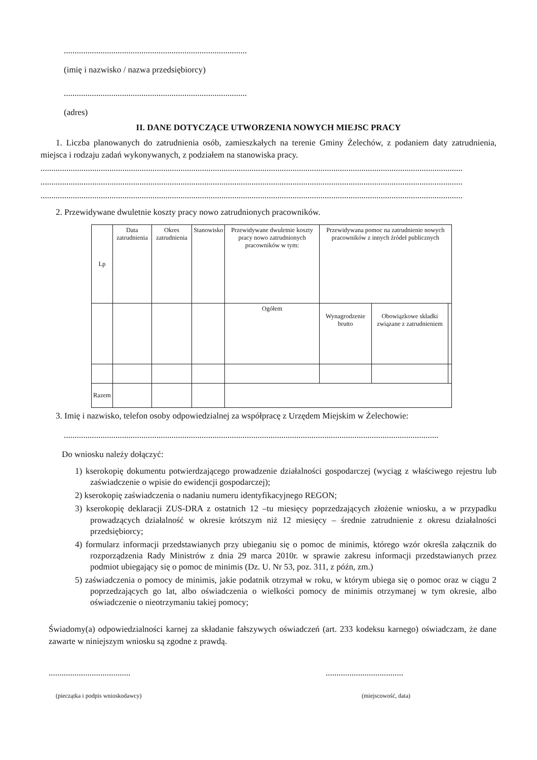.....................................................................................
(imię i nazwisko / nazwa przedsiębiorcy)
.....................................................................................
(adres)
II. DANE DOTYCZĄCE UTWORZENIA NOWYCH MIEJSC PRACY
1. Liczba planowanych do zatrudnienia osób, zamieszkałych na terenie Gminy Żelechów, z podaniem daty zatrudnienia, miejsca i rodzaju zadań wykonywanych, z podziałem na stanowiska pracy.
....................................................................................................................................................................................................
....................................................................................................................................................................................................
....................................................................................................................................................................................................
2. Przewidywane dwuletnie koszty pracy nowo zatrudnionych pracowników.
| Lp | Data zatrudnienia | Okres zatrudnienia | Stanowisko | Przewidywane dwuletnie koszty pracy nowo zatrudnionych pracowników w tym: | Przewidywana pomoc na zatrudnienie nowych pracowników z innych źródeł publicznych | | |
| --- | --- | --- | --- | --- | --- | --- | --- |
| | | | | Ogółem | Wynagrodzenie brutto | Obowiązkowe składki związane z zatrudnieniem | |
| Razem | | | | | | | |
3. Imię i nazwisko, telefon osoby odpowiedzialnej za współpracę z Urzędem Miejskim w Żelechowie:
..............................................................................................................................................................................
Do wniosku należy dołączyć:
1) kserokopię dokumentu potwierdzającego prowadzenie działalności gospodarczej (wyciąg z właściwego rejestru lub zaświadczenie o wpisie do ewidencji gospodarczej);
2) kserokopię zaświadczenia o nadaniu numeru identyfikacyjnego REGON;
3) kserokopię deklaracji ZUS-DRA z ostatnich 12 –tu miesięcy poprzedzających złożenie wniosku, a w przypadku prowadzących działalność w okresie krótszym niż 12 miesięcy – średnie zatrudnienie z okresu działalności przedsiębiorcy;
4) formularz informacji przedstawianych przy ubieganiu się o pomoc de minimis, którego wzór określa załącznik do rozporządzenia Rady Ministrów z dnia 29 marca 2010r. w sprawie zakresu informacji przedstawianych przez podmiot ubiegający się o pomoc de minimis (Dz. U. Nr 53, poz. 311, z późn, zm.)
5) zaświadczenia o pomocy de minimis, jakie podatnik otrzymał w roku, w którym ubiega się o pomoc oraz w ciągu 2 poprzedzających go lat, albo oświadczenia o wielkości pomocy de minimis otrzymanej w tym okresie, albo oświadczenie o nieotrzymaniu takiej pomocy;
Świadomy(a) odpowiedzialności karnej za składanie fałszywych oświadczeń (art. 233 kodeksu karnego) oświadczam, że dane zawarte w niniejszym wniosku są zgodne z prawdą.
..........................................................................
(pieczątka i podpis wnioskodawcy) (miejscowość, data)